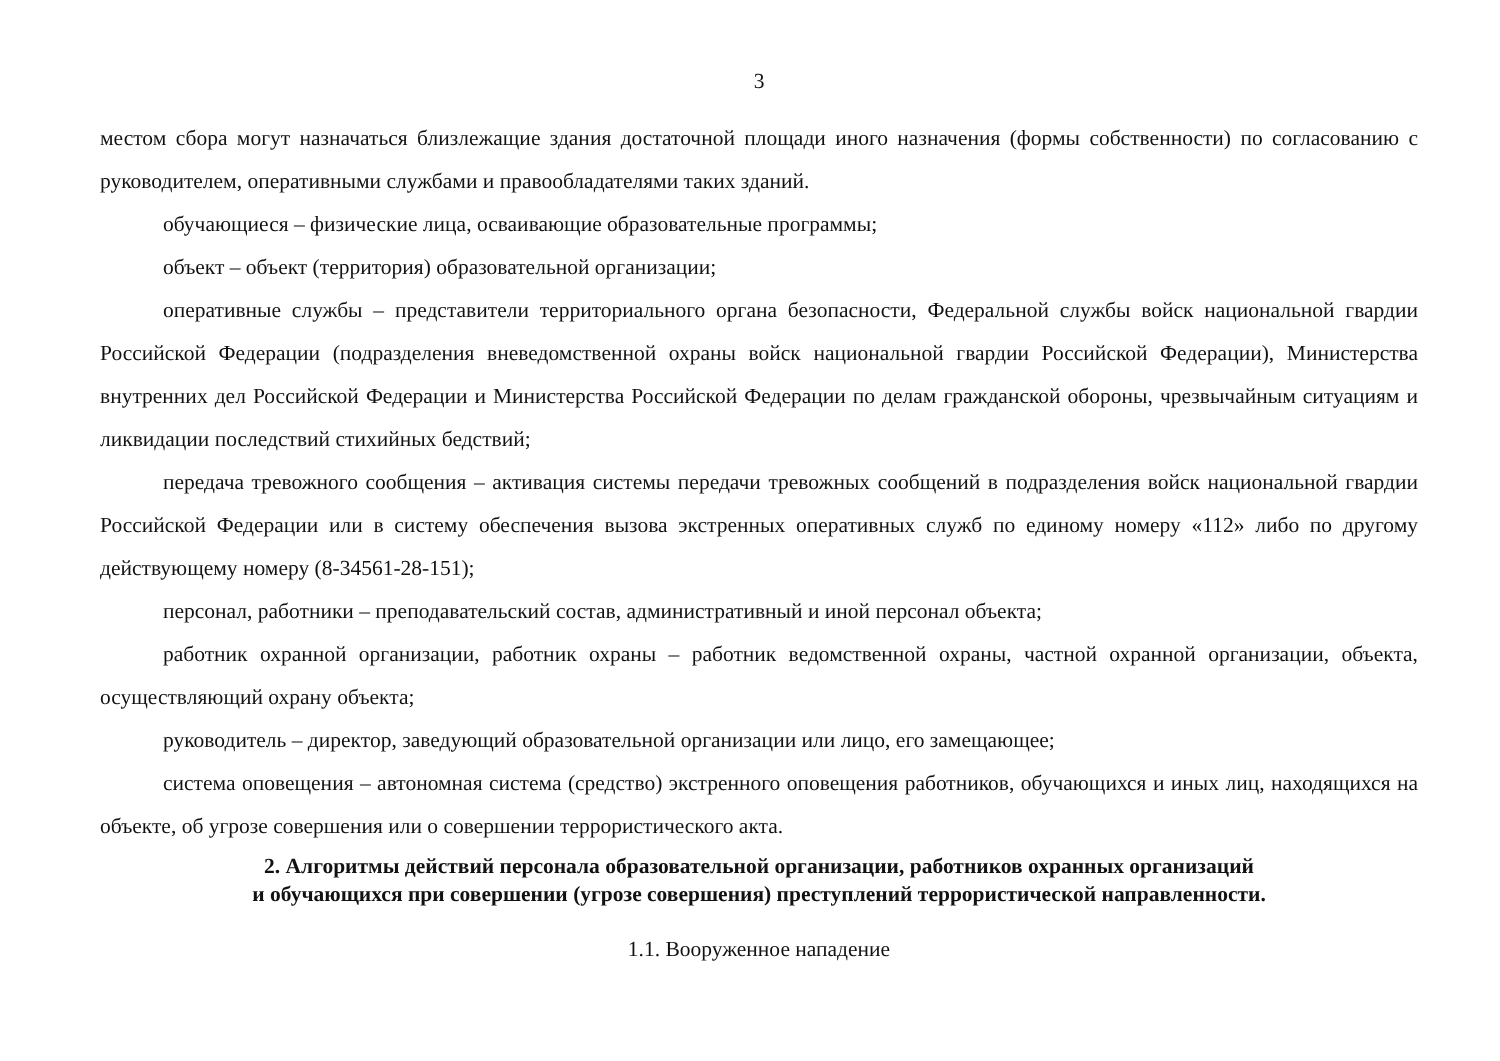3
местом сбора могут назначаться близлежащие здания достаточной площади иного назначения (формы собственности) по согласованию с руководителем, оперативными службами и правообладателями таких зданий.
обучающиеся – физические лица, осваивающие образовательные программы;
объект – объект (территория) образовательной организации;
оперативные службы – представители территориального органа безопасности, Федеральной службы войск национальной гвардии Российской Федерации (подразделения вневедомственной охраны войск национальной гвардии Российской Федерации), Министерства внутренних дел Российской Федерации и Министерства Российской Федерации по делам гражданской обороны, чрезвычайным ситуациям и ликвидации последствий стихийных бедствий;
передача тревожного сообщения – активация системы передачи тревожных сообщений в подразделения войск национальной гвардии Российской Федерации или в систему обеспечения вызова экстренных оперативных служб по единому номеру «112» либо по другому действующему номеру (8-34561-28-151);
персонал, работники – преподавательский состав, административный и иной персонал объекта;
работник охранной организации, работник охраны – работник ведомственной охраны, частной охранной организации, объекта, осуществляющий охрану объекта;
руководитель – директор, заведующий образовательной организации или лицо, его замещающее;
система оповещения – автономная система (средство) экстренного оповещения работников, обучающихся и иных лиц, находящихся на объекте, об угрозе совершения или о совершении террористического акта.
2. Алгоритмы действий персонала образовательной организации, работников охранных организаций
и обучающихся при совершении (угрозе совершения) преступлений террористической направленности.
1.1. Вооруженное нападение